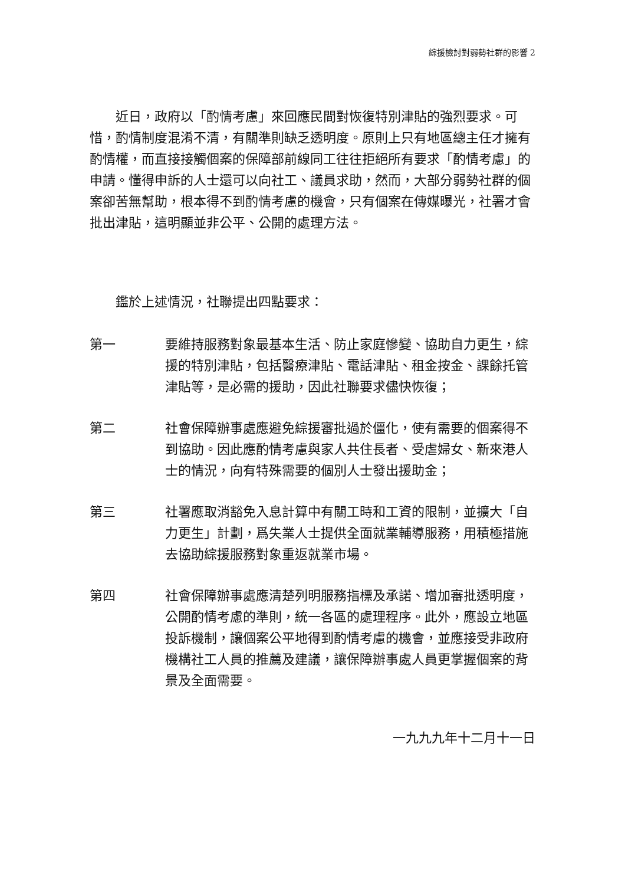綜援檢討對弱勢社群的影響 2
近日，政府以「酌情考慮」來回應民間對恢復特別津貼的強烈要求。可惜，酌情制度混淆不清，有關準則缺乏透明度。原則上只有地區總主任才擁有酌情權，而直接接觸個案的保障部前線同工往往拒絕所有要求「酌情考慮」的申請。懂得申訴的人士還可以向社工、議員求助，然而，大部分弱勢社群的個案卻苦無幫助，根本得不到酌情考慮的機會，只有個案在傳媒曝光，社署才會批出津貼，這明顯並非公平、公開的處理方法。
鑑於上述情況，社聯提出四點要求：
第一 要維持服務對象最基本生活、防止家庭慘變、協助自力更生，綜援的特別津貼，包括醫療津貼、電話津貼、租金按金、課餘托管津貼等，是必需的援助，因此社聯要求儘快恢復；
第二 社會保障辦事處應避免綜援審批過於僵化，使有需要的個案得不到協助。因此應酌情考慮與家人共住長者、受虐婦女、新來港人士的情況，向有特殊需要的個別人士發出援助金；
第三 社署應取消豁免入息計算中有關工時和工資的限制，並擴大「自力更生」計劃，爲失業人士提供全面就業輔導服務，用積極措施去協助綜援服務對象重返就業市場。
第四 社會保障辦事處應清楚列明服務指標及承諾、增加審批透明度，公開酌情考慮的準則，統一各區的處理程序。此外，應設立地區投訴機制，讓個案公平地得到酌情考慮的機會，並應接受非政府機構社工人員的推薦及建議，讓保障辦事處人員更掌握個案的背景及全面需要。
一九九九年十二月十一日